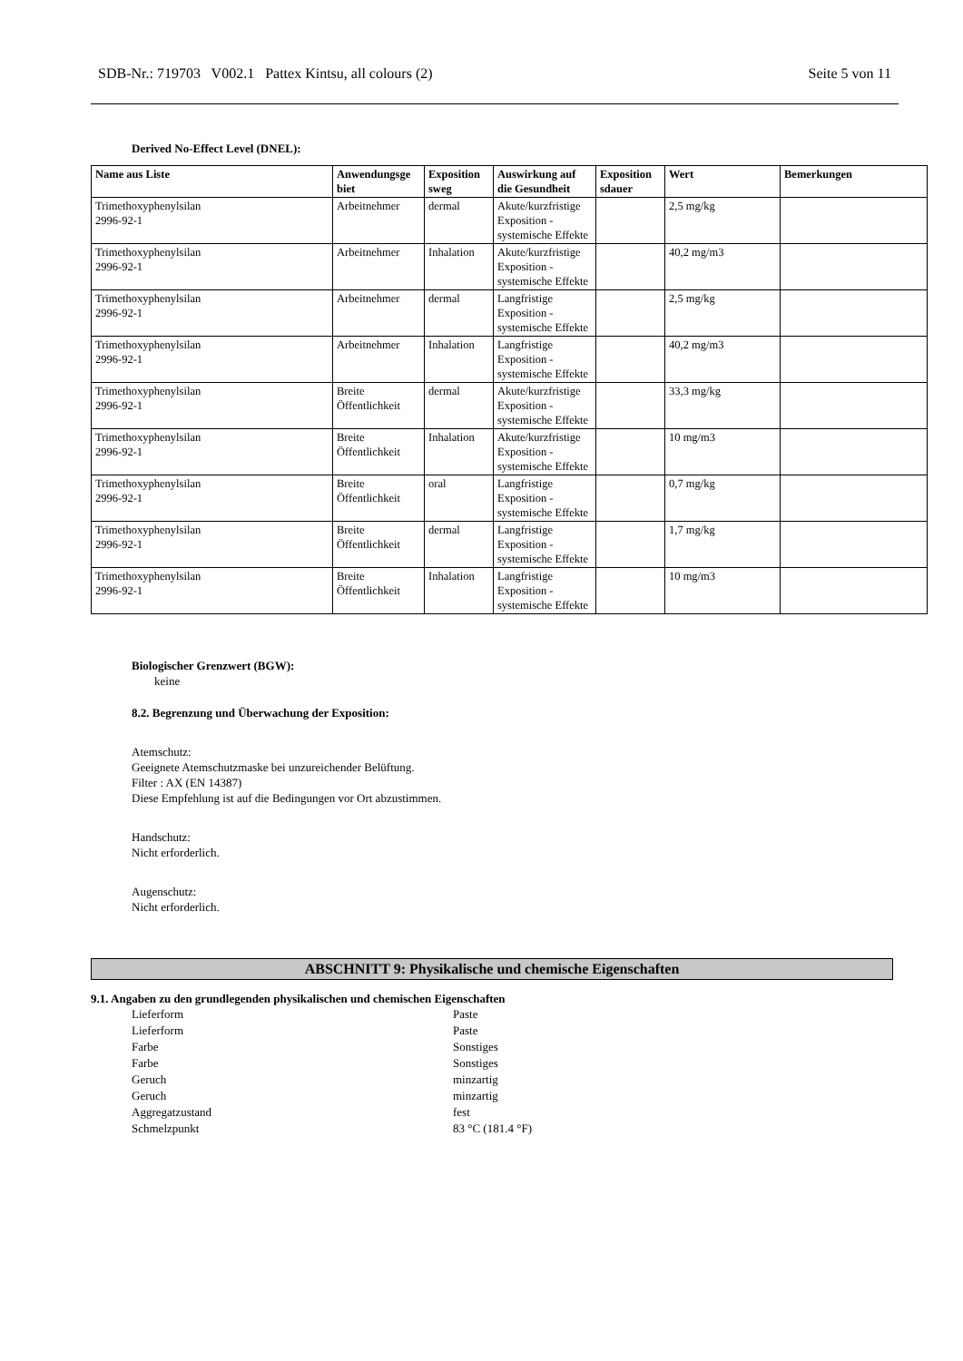SDB-Nr.: 719703 V002.1 Pattex Kintsu, all colours (2) Seite 5 von 11
Derived No-Effect Level (DNEL):
| Name aus Liste | Anwendungsge biet | Exposition sweg | Auswirkung auf die Gesundheit | Exposition sdauer | Wert | Bemerkungen |
| --- | --- | --- | --- | --- | --- | --- |
| Trimethoxyphenylsilan 2996-92-1 | Arbeitnehmer | dermal | Akute/kurzfristige Exposition - systemische Effekte | | 2,5 mg/kg | |
| Trimethoxyphenylsilan 2996-92-1 | Arbeitnehmer | Inhalation | Akute/kurzfristige Exposition - systemische Effekte | | 40,2 mg/m3 | |
| Trimethoxyphenylsilan 2996-92-1 | Arbeitnehmer | dermal | Langfristige Exposition - systemische Effekte | | 2,5 mg/kg | |
| Trimethoxyphenylsilan 2996-92-1 | Arbeitnehmer | Inhalation | Langfristige Exposition - systemische Effekte | | 40,2 mg/m3 | |
| Trimethoxyphenylsilan 2996-92-1 | Breite Öffentlichkeit | dermal | Akute/kurzfristige Exposition - systemische Effekte | | 33,3 mg/kg | |
| Trimethoxyphenylsilan 2996-92-1 | Breite Öffentlichkeit | Inhalation | Akute/kurzfristige Exposition - systemische Effekte | | 10 mg/m3 | |
| Trimethoxyphenylsilan 2996-92-1 | Breite Öffentlichkeit | oral | Langfristige Exposition - systemische Effekte | | 0,7 mg/kg | |
| Trimethoxyphenylsilan 2996-92-1 | Breite Öffentlichkeit | dermal | Langfristige Exposition - systemische Effekte | | 1,7 mg/kg | |
| Trimethoxyphenylsilan 2996-92-1 | Breite Öffentlichkeit | Inhalation | Langfristige Exposition - systemische Effekte | | 10 mg/m3 | |
Biologischer Grenzwert (BGW):
keine
8.2. Begrenzung und Überwachung der Exposition:
Atemschutz:
Geeignete Atemschutzmaske bei unzureichender Belüftung.
Filter : AX (EN 14387)
Diese Empfehlung ist auf die Bedingungen vor Ort abzustimmen.
Handschutz:
Nicht erforderlich.
Augenschutz:
Nicht erforderlich.
ABSCHNITT 9: Physikalische und chemische Eigenschaften
9.1. Angaben zu den grundlegenden physikalischen und chemischen Eigenschaften
Lieferform Paste Lieferform Paste Farbe Sonstiges Farbe Sonstiges Geruch minzartig Geruch minzartig Aggregatzustand fest Schmelzpunkt 83 °C (181.4 °F)